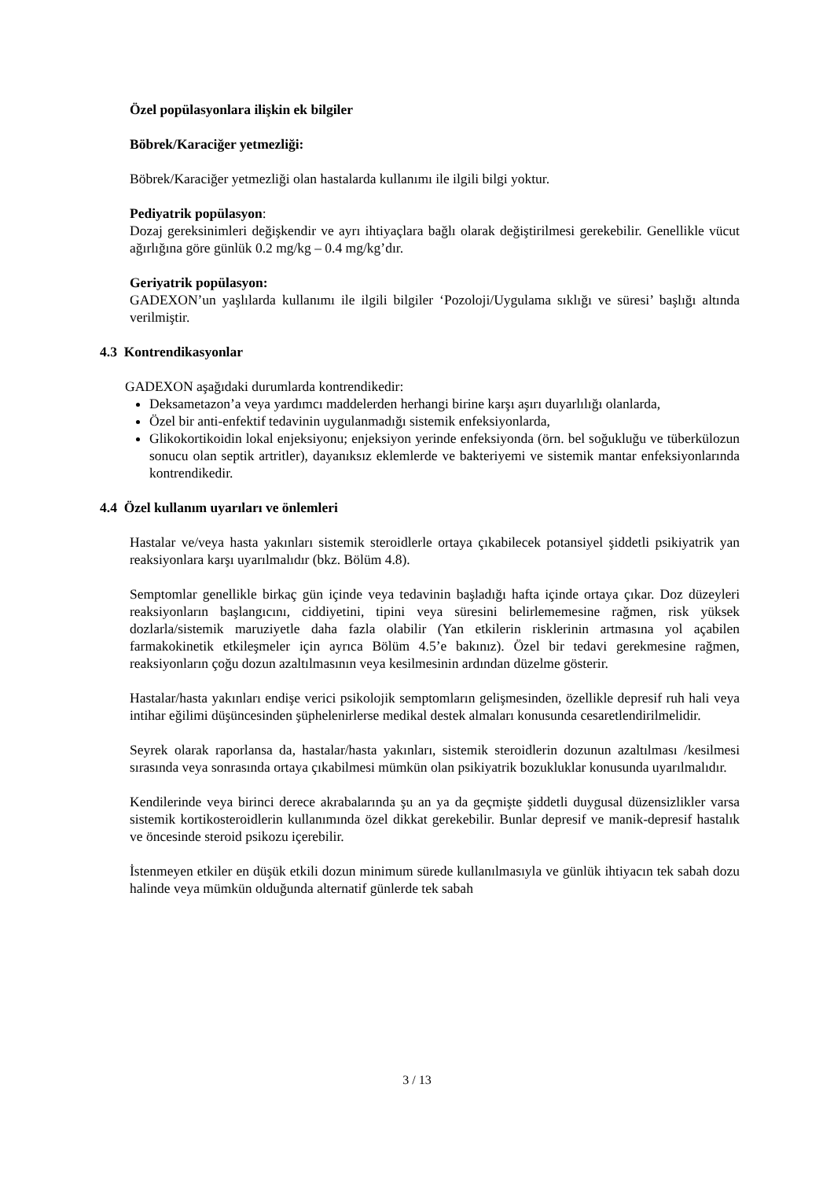Özel popülasyonlara ilişkin ek bilgiler
Böbrek/Karaciğer yetmezliği:
Böbrek/Karaciğer yetmezliği olan hastalarda kullanımı ile ilgili bilgi yoktur.
Pediyatrik popülasyon:
Dozaj gereksinimleri değişkendir ve ayrı ihtiyaçlara bağlı olarak değiştirilmesi gerekebilir. Genellikle vücut ağırlığına göre günlük 0.2 mg/kg – 0.4 mg/kg’dır.
Geriyatrik popülasyon:
GADEXON’un yaşlılarda kullanımı ile ilgili bilgiler ‘Pozoloji/Uygulama sıklığı ve süresi’ başlığı altında verilmiştir.
4.3 Kontrendikasyonlar
GADEXON aşağıdaki durumlarda kontrendikedir:
Deksametazon’a veya yardımcı maddelerden herhangi birine karşı aşırı duyarlılığı olanlarda,
Özel bir anti-enfektif tedavinin uygulanmadığı sistemik enfeksiyonlarda,
Glikokortikoidin lokal enjeksiyonu; enjeksiyon yerinde enfeksiyonda (örn. bel soğukluğu ve tüberkülozun sonucu olan septik artritler), dayanıksız eklemlerde ve bakteriyemi ve sistemik mantar enfeksiyonlarında kontrendikedir.
4.4 Özel kullanım uyarıları ve önlemleri
Hastalar ve/veya hasta yakınları sistemik steroidlerle ortaya çıkabilecek potansiyel şiddetli psikiyatrik yan reaksiyonlara karşı uyarılmalıdır (bkz. Bölüm 4.8).
Semptomlar genellikle birkaç gün içinde veya tedavinin başladığı hafta içinde ortaya çıkar. Doz düzeyleri reaksiyonların başlangıcını, ciddiyetini, tipini veya süresini belirlememesine rağmen, risk yüksek dozlarla/sistemik maruziyetle daha fazla olabilir (Yan etkilerin risklerinin artmasına yol açabilen farmakokinetik etkileşmeler için ayrıca Bölüm 4.5’e bakınız). Özel bir tedavi gerekmesine rağmen, reaksiyonların çoğu dozun azaltılmasının veya kesilmesinin ardından düzelme gösterir.
Hastalar/hasta yakınları endişe verici psikolojik semptomların gelişmesinden, özellikle depresif ruh hali veya intihar eğilimi düşüncesinden şüphelenirlerse medikal destek almaları konusunda cesaretlendirilmelidir.
Seyrek olarak raporlansa da, hastalar/hasta yakınları, sistemik steroidlerin dozunun azaltılması /kesilmesi sırasında veya sonrasında ortaya çıkabilmesi mümkün olan psikiyatrik bozukluklar konusunda uyarılmalıdır.
Kendilerinde veya birinci derece akrabalarında şu an ya da geçmişte şiddetli duygusal düzensizlikler varsa sistemik kortikosteroidlerin kullanımında özel dikkat gerekebilir. Bunlar depresif ve manik-depresif hastalık ve öncesinde steroid psikozu içerebilir.
İstenmeyen etkiler en düşük etkili dozun minimum sürede kullanılmasıyla ve günlük ihtiyacın tek sabah dozu halinde veya mümkün olduğunda alternatif günlerde tek sabah
3 / 13